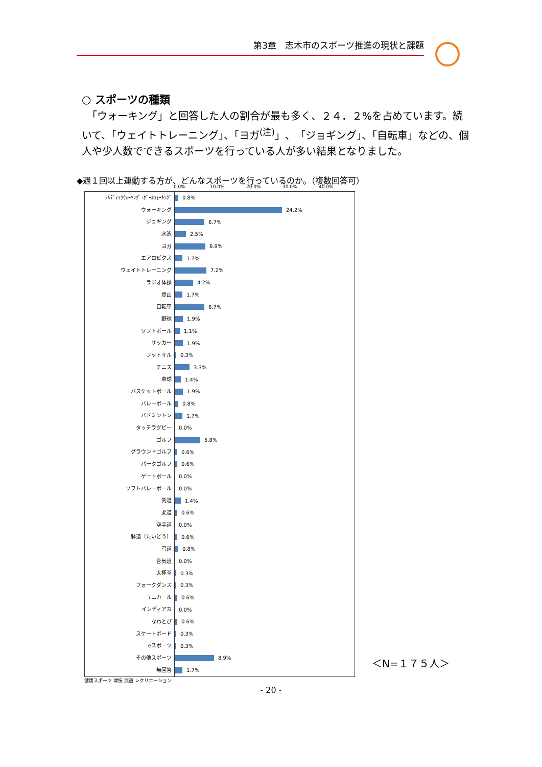第3章　志木市のスポーツ推進の現状と課題
○ スポーツの種類
　「ウォーキング」と回答した人の割合が最も多く、２４．２%を占めています。続いて、「ウェイトトレーニング」、「ヨガ<sup>(注)</sup>」、「ジョギング」、「自転車」などの、個人や少人数でできるスポーツを行っている人が多い結果となりました。
◆週１回以上運動する方が、どんなスポーツを行っているのか。（複数回答可）
0.0% 10.0% 20.0% 30.0% 40.0%
ﾉﾙﾃﾞｨｯｸｳｫｰｷﾝｸﾞ･ﾎﾟｰﾙｳｫｰｷﾝｸﾞ
0.8%
ウォーキング
24.2%
ジョギング
6.7%
水泳
2.5%
ヨガ
6.9%
エアロビクス
1.7%
ウェイトトレーニング
7.2%
ラジオ体操
4.2%
登山
1.7%
自転車
6.7%
野球
1.9%
ソフトボール
1.1%
サッカー
1.9%
フットサル
0.3%
テニス
3.3%
卓球
1.4%
バスケットボール
1.9%
バレーボール
0.8%
バドミントン
1.7%
タッチラグビー
0.0%
ゴルフ
5.8%
グラウンドゴルフ
0.6%
パークゴルフ
0.6%
ゲートボール
0.0%
ソフトバレーボール
0.0%
剣道
1.4%
柔道
0.6%
空手道
0.0%
躰道（たいどう）
0.6%
弓道
0.8%
合気道
0.0%
太極拳
0.3%
フォークダンス
0.3%
ユニカール
0.6%
インディアカ
0.0%
なわとび
0.6%
スケートボード
0.3%
eスポーツ
0.3%
その他スポーツ
8.9%
無回答
1.7%
健康スポーツ 球技 武道 レクリエーション
＜N=１７５人＞
- 20 -